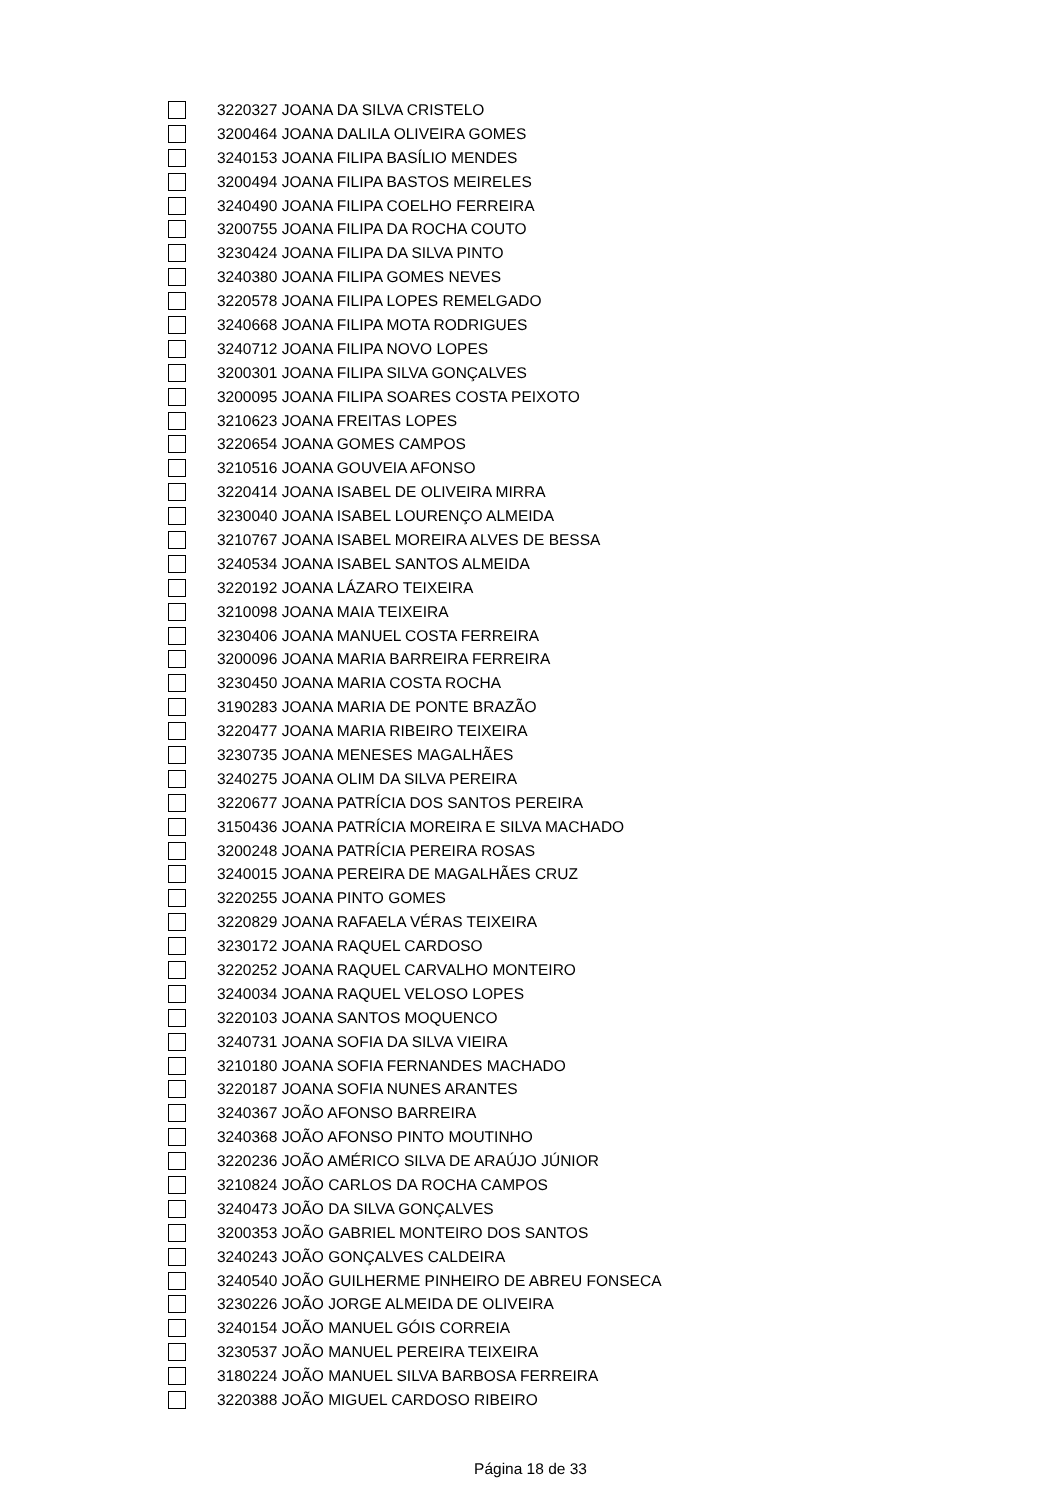3220327 JOANA DA SILVA CRISTELO
3200464 JOANA DALILA OLIVEIRA GOMES
3240153 JOANA FILIPA BASÍLIO MENDES
3200494 JOANA FILIPA BASTOS MEIRELES
3240490 JOANA FILIPA COELHO FERREIRA
3200755 JOANA FILIPA DA ROCHA COUTO
3230424 JOANA FILIPA DA SILVA PINTO
3240380 JOANA FILIPA GOMES NEVES
3220578 JOANA FILIPA LOPES REMELGADO
3240668 JOANA FILIPA MOTA RODRIGUES
3240712 JOANA FILIPA NOVO LOPES
3200301 JOANA FILIPA SILVA GONÇALVES
3200095 JOANA FILIPA SOARES COSTA PEIXOTO
3210623 JOANA FREITAS LOPES
3220654 JOANA GOMES CAMPOS
3210516 JOANA GOUVEIA AFONSO
3220414 JOANA ISABEL DE OLIVEIRA MIRRA
3230040 JOANA ISABEL LOURENÇO ALMEIDA
3210767 JOANA ISABEL MOREIRA ALVES DE BESSA
3240534 JOANA ISABEL SANTOS ALMEIDA
3220192 JOANA LÁZARO TEIXEIRA
3210098 JOANA MAIA TEIXEIRA
3230406 JOANA MANUEL COSTA FERREIRA
3200096 JOANA MARIA BARREIRA FERREIRA
3230450 JOANA MARIA COSTA ROCHA
3190283 JOANA MARIA DE PONTE BRAZÃO
3220477 JOANA MARIA RIBEIRO TEIXEIRA
3230735 JOANA MENESES MAGALHÃES
3240275 JOANA OLIM DA SILVA PEREIRA
3220677 JOANA PATRÍCIA DOS SANTOS PEREIRA
3150436 JOANA PATRÍCIA MOREIRA E SILVA MACHADO
3200248 JOANA PATRÍCIA PEREIRA ROSAS
3240015 JOANA PEREIRA DE MAGALHÃES CRUZ
3220255 JOANA PINTO GOMES
3220829 JOANA RAFAELA VÉRAS TEIXEIRA
3230172 JOANA RAQUEL CARDOSO
3220252 JOANA RAQUEL CARVALHO MONTEIRO
3240034 JOANA RAQUEL VELOSO LOPES
3220103 JOANA SANTOS MOQUENCO
3240731 JOANA SOFIA DA SILVA VIEIRA
3210180 JOANA SOFIA FERNANDES MACHADO
3220187 JOANA SOFIA NUNES ARANTES
3240367 JOÃO AFONSO BARREIRA
3240368 JOÃO AFONSO PINTO MOUTINHO
3220236 JOÃO AMÉRICO SILVA DE ARAÚJO JÚNIOR
3210824 JOÃO CARLOS DA ROCHA CAMPOS
3240473 JOÃO DA SILVA GONÇALVES
3200353 JOÃO GABRIEL MONTEIRO DOS SANTOS
3240243 JOÃO GONÇALVES CALDEIRA
3240540 JOÃO GUILHERME PINHEIRO DE ABREU FONSECA
3230226 JOÃO JORGE ALMEIDA DE OLIVEIRA
3240154 JOÃO MANUEL GÓIS CORREIA
3230537 JOÃO MANUEL PEREIRA TEIXEIRA
3180224 JOÃO MANUEL SILVA BARBOSA FERREIRA
3220388 JOÃO MIGUEL CARDOSO RIBEIRO
Página 18 de 33